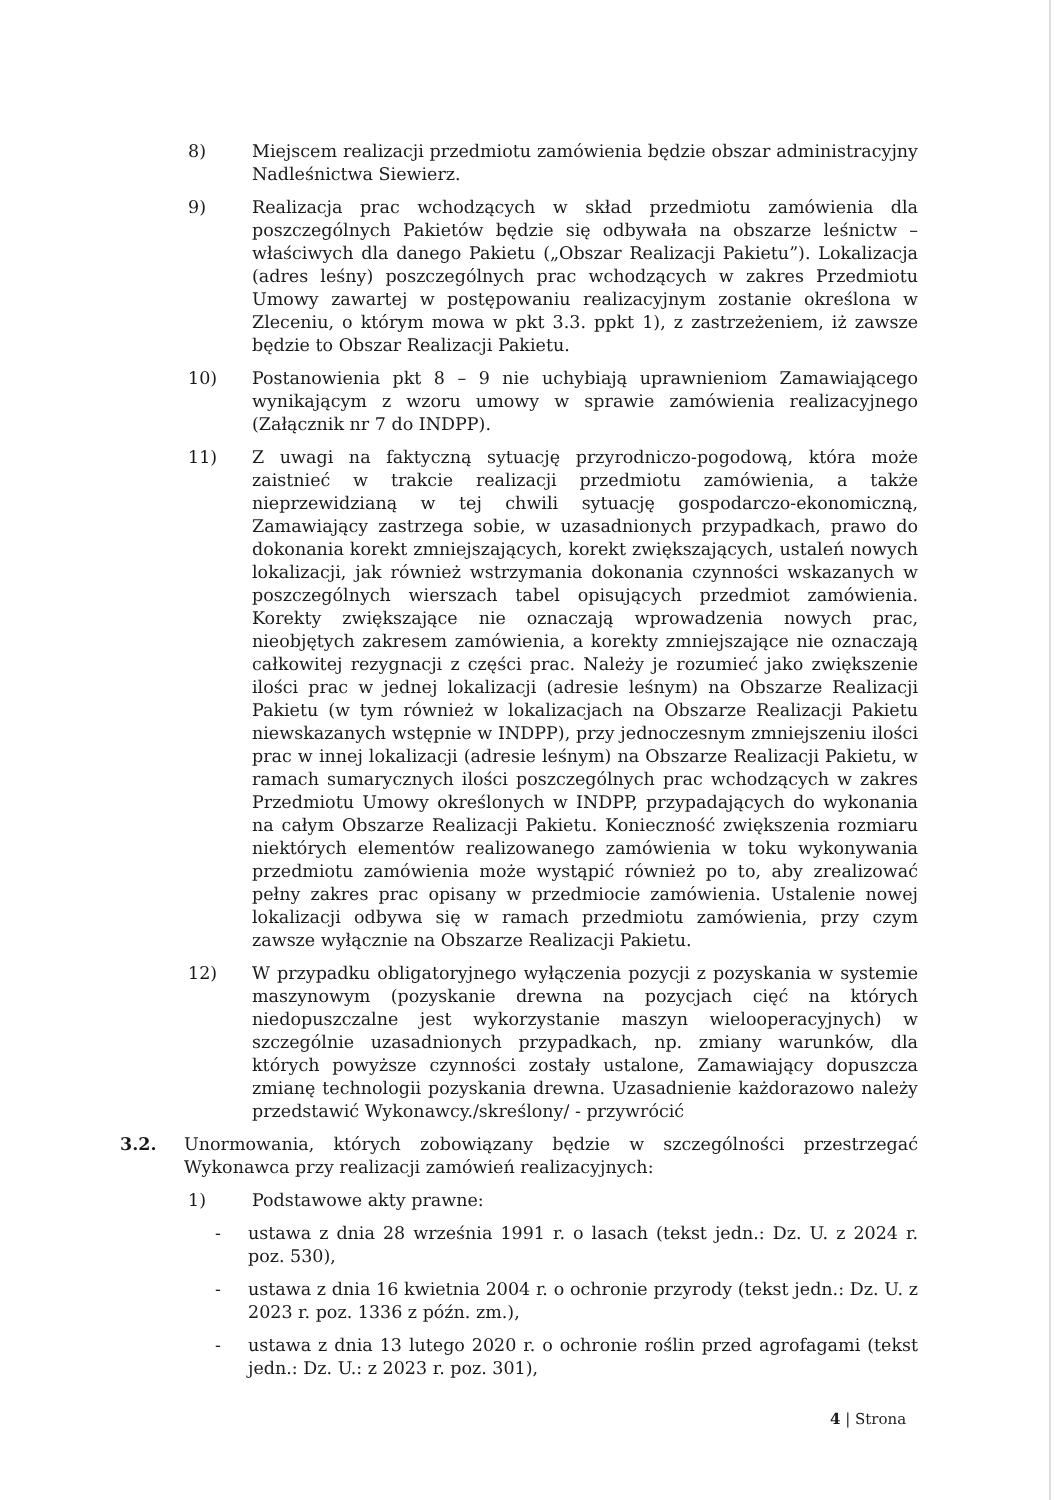8) Miejscem realizacji przedmiotu zamówienia będzie obszar administracyjny Nadleśnictwa Siewierz.
9) Realizacja prac wchodzących w skład przedmiotu zamówienia dla poszczególnych Pakietów będzie się odbywała na obszarze leśnictw – właściwych dla danego Pakietu („Obszar Realizacji Pakietu”). Lokalizacja (adres leśny) poszczególnych prac wchodzących w zakres Przedmiotu Umowy zawartej w postępowaniu realizacyjnym zostanie określona w Zleceniu, o którym mowa w pkt 3.3. ppkt 1), z zastrzeżeniem, iż zawsze będzie to Obszar Realizacji Pakietu.
10) Postanowienia pkt 8 – 9 nie uchybiają uprawnieniom Zamawiającego wynikającym z wzoru umowy w sprawie zamówienia realizacyjnego (Załącznik nr 7 do INDPP).
11) Z uwagi na faktyczną sytuację przyrodniczo-pogodową, która może zaistnieć w trakcie realizacji przedmiotu zamówienia, a także nieprzewidzianą w tej chwili sytuację gospodarczo-ekonomiczną, Zamawiający zastrzega sobie, w uzasadnionych przypadkach, prawo do dokonania korekt zmniejszających, korekt zwiększających, ustaleń nowych lokalizacji, jak również wstrzymania dokonania czynności wskazanych w poszczególnych wierszach tabel opisujących przedmiot zamówienia. Korekty zwiększające nie oznaczają wprowadzenia nowych prac, nieobjętych zakresem zamówienia, a korekty zmniejszające nie oznaczają całkowitej rezygnacji z części prac. Należy je rozumieć jako zwiększenie ilości prac w jednej lokalizacji (adresie leśnym) na Obszarze Realizacji Pakietu (w tym również w lokalizacjach na Obszarze Realizacji Pakietu niewskazanych wstępnie w INDPP), przy jednoczesnym zmniejszeniu ilości prac w innej lokalizacji (adresie leśnym) na Obszarze Realizacji Pakietu, w ramach sumarycznych ilości poszczególnych prac wchodzących w zakres Przedmiotu Umowy określonych w INDPP, przypadających do wykonania na całym Obszarze Realizacji Pakietu. Konieczność zwiększenia rozmiaru niektórych elementów realizowanego zamówienia w toku wykonywania przedmiotu zamówienia może wystąpić również po to, aby zrealizować pełny zakres prac opisany w przedmiocie zamówienia. Ustalenie nowej lokalizacji odbywa się w ramach przedmiotu zamówienia, przy czym zawsze wyłącznie na Obszarze Realizacji Pakietu.
12) W przypadku obligatoryjnego wyłączenia pozycji z pozyskania w systemie maszynowym (pozyskanie drewna na pozycjach cięć na których niedopuszczalne jest wykorzystanie maszyn wielooperacyjnych) w szczególnie uzasadnionych przypadkach, np. zmiany warunków, dla których powyższe czynności zostały ustalone, Zamawiający dopuszcza zmianę technologii pozyskania drewna. Uzasadnienie każdorazowo należy przedstawić Wykonawcy./skreślony/ - przywrócić
3.2. Unormowania, których zobowiązany będzie w szczególności przestrzegać Wykonawca przy realizacji zamówień realizacyjnych:
1) Podstawowe akty prawne:
- ustawa z dnia 28 września 1991 r. o lasach (tekst jedn.: Dz. U. z 2024 r. poz. 530),
- ustawa z dnia 16 kwietnia 2004 r. o ochronie przyrody (tekst jedn.: Dz. U. z 2023 r. poz. 1336 z późn. zm.),
- ustawa z dnia 13 lutego 2020 r. o ochronie roślin przed agrofagami (tekst jedn.: Dz. U.: z 2023 r. poz. 301),
4 | Strona